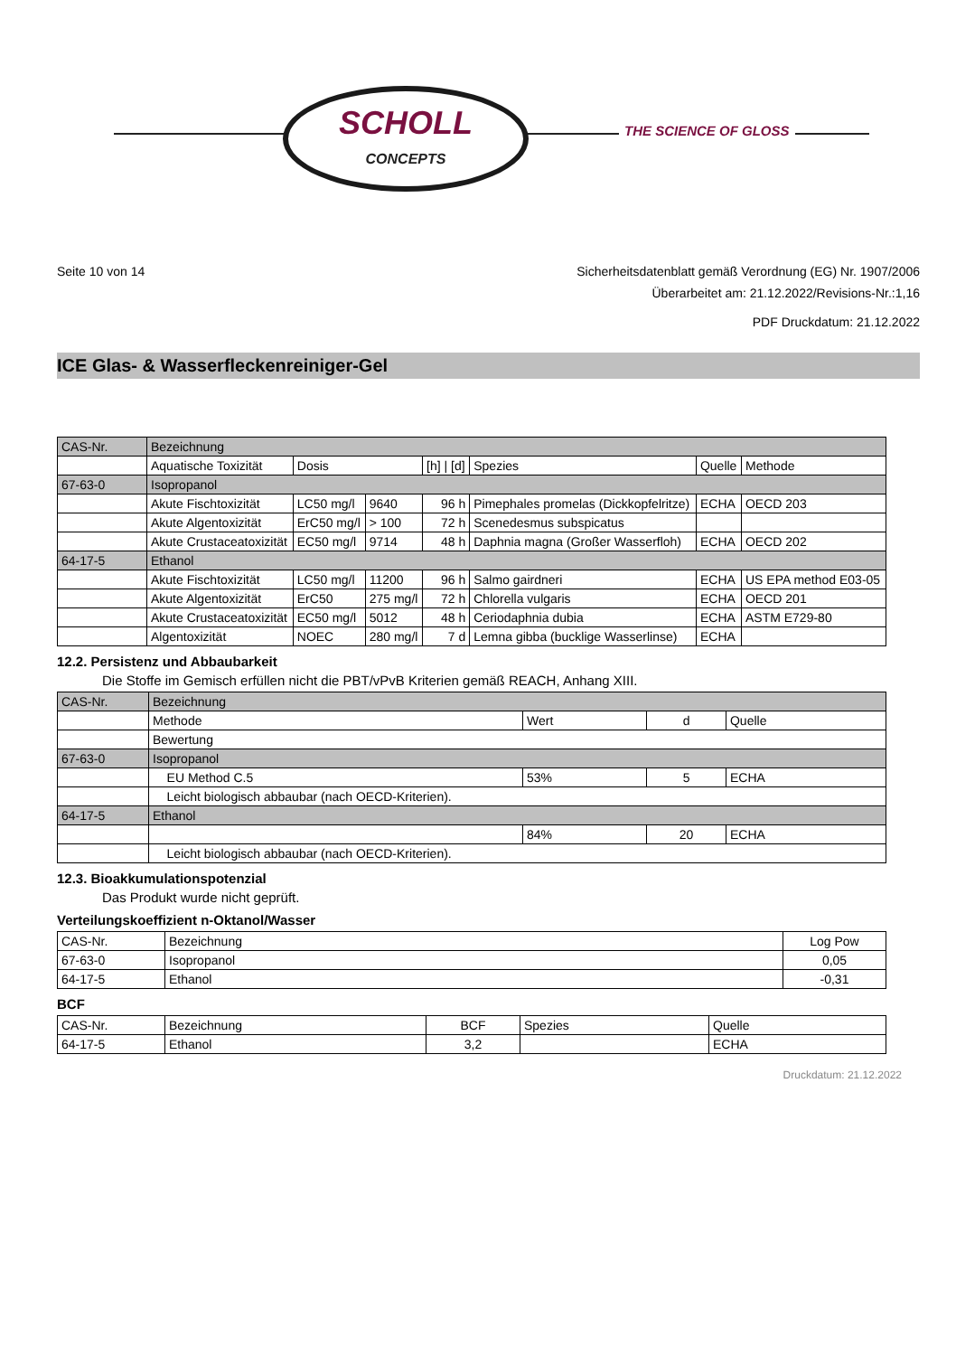SCHOLL
CONCEPTS
THE SCIENCE OF GLOSS
Seite 10 von 14
Sicherheitsdatenblatt gemäß Verordnung (EG) Nr. 1907/2006
Überarbeitet am: 21.12.2022/Revisions-Nr.:1,16
PDF Druckdatum: 21.12.2022
ICE Glas- & Wasserfleckenreiniger-Gel
| CAS-Nr. | Bezeichnung | | | | | | |
| --- | --- | --- | --- | --- | --- | --- | --- |
| | Aquatische Toxizität | Dosis | | [h] / [d] | Spezies | Quelle | Methode |
| 67-63-0 | Isopropanol | | | | | | |
| | Akute Fischtoxizität | LC50 mg/l | 9640 | 96 h | Pimephales promelas (Dickkopfelritze) | ECHA | OECD 203 |
| | Akute Algentoxizität | ErC50 mg/l | > 100 | 72 h | Scenedesmus subspicatus | | |
| | Akute Crustaceatoxizität | EC50 mg/l | 9714 | 48 h | Daphnia magna (Großer Wasserfloh) | ECHA | OECD 202 |
| 64-17-5 | Ethanol | | | | | | |
| | Akute Fischtoxizität | LC50 mg/l | 11200 | 96 h | Salmo gairdneri | ECHA | US EPA method E03-05 |
| | Akute Algentoxizität | ErC50 | 275 mg/l | 72 h | Chlorella vulgaris | ECHA | OECD 201 |
| | Akute Crustaceatoxizität | EC50 mg/l | 5012 | 48 h | Ceriodaphnia dubia | ECHA | ASTM E729-80 |
| | Algentoxizität | NOEC | 280 mg/l | 7 d | Lemna gibba (bucklige Wasserlinse) | ECHA | |
12.2. Persistenz und Abbaubarkeit
Die Stoffe im Gemisch erfüllen nicht die PBT/vPvB Kriterien gemäß REACH, Anhang XIII.
| CAS-Nr. | Bezeichnung | | | |
| --- | --- | --- | --- | --- |
| | Methode | Wert | d | Quelle |
| | Bewertung | | | |
| 67-63-0 | Isopropanol | | | |
| | EU Method C.5 | 53% | 5 | ECHA |
| | Leicht biologisch abbaubar (nach OECD-Kriterien). | | | |
| 64-17-5 | Ethanol | | | |
| | | 84% | 20 | ECHA |
| | Leicht biologisch abbaubar (nach OECD-Kriterien). | | | |
12.3. Bioakkumulationspotenzial
Das Produkt wurde nicht geprüft.
Verteilungskoeffizient n-Oktanol/Wasser
| CAS-Nr. | Bezeichnung | Log Pow |
| 67-63-0 | Isopropanol | 0,05 |
| 64-17-5 | Ethanol | -0,31 |
BCF
| CAS-Nr. | Bezeichnung | BCF | Spezies | Quelle |
| 64-17-5 | Ethanol | 3,2 | | ECHA |
Druckdatum: 21.12.2022